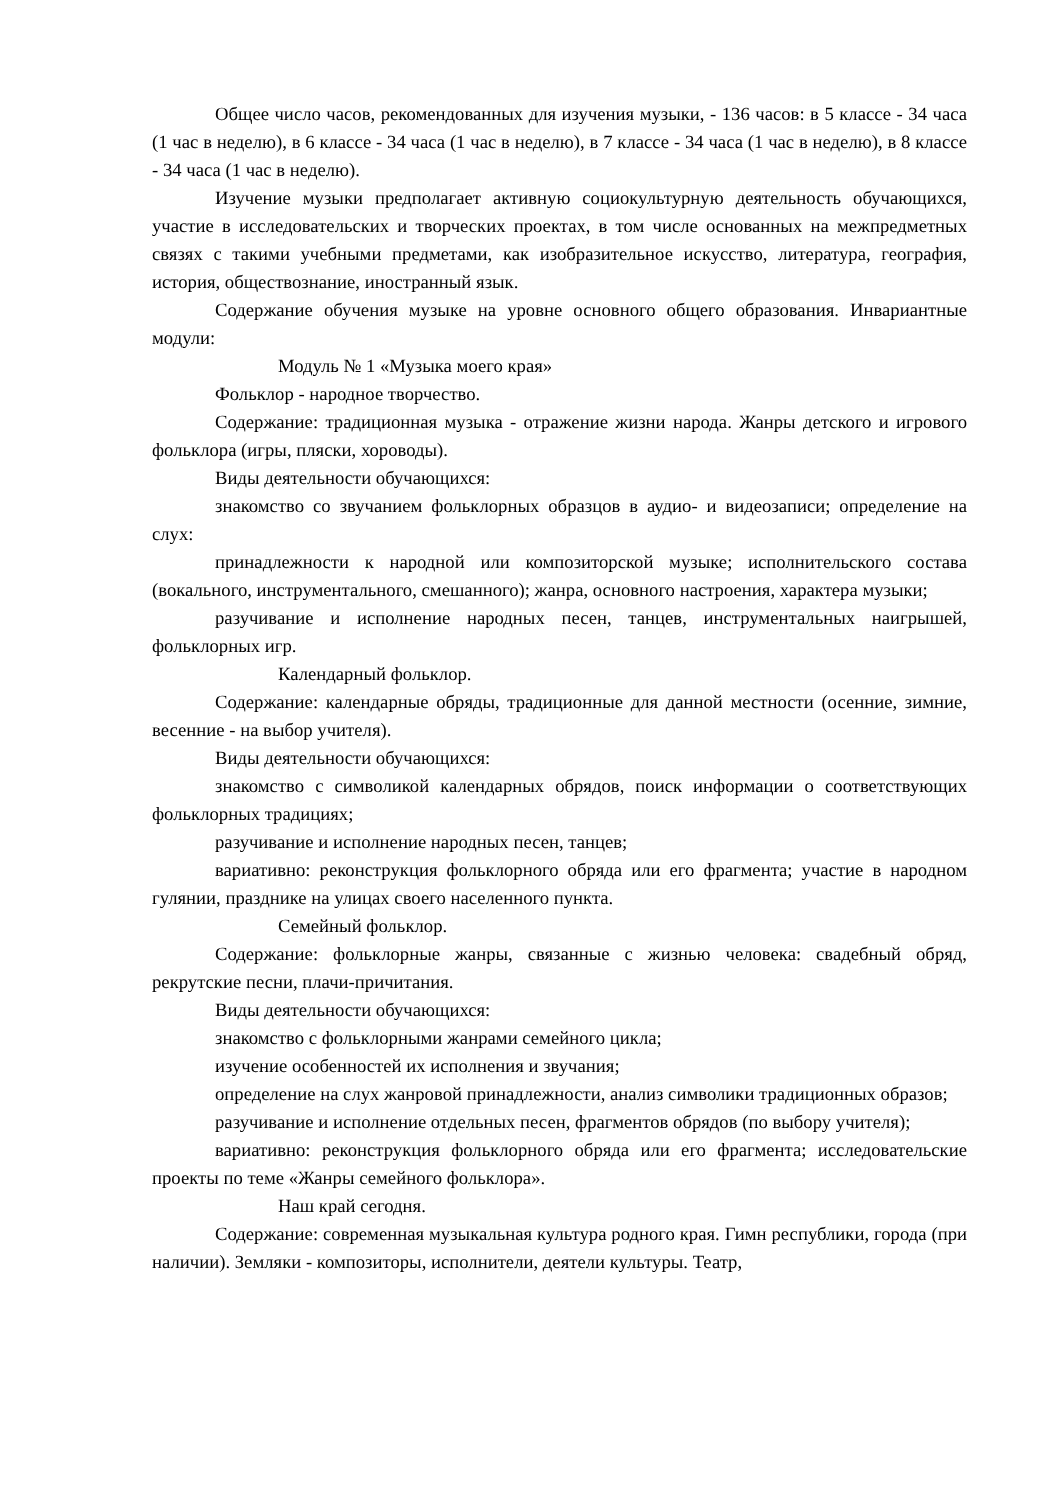Общее число часов, рекомендованных для изучения музыки, - 136 часов: в 5 классе - 34 часа (1 час в неделю), в 6 классе - 34 часа (1 час в неделю), в 7 классе - 34 часа (1 час в неделю), в 8 классе - 34 часа (1 час в неделю).
Изучение музыки предполагает активную социокультурную деятельность обучающихся, участие в исследовательских и творческих проектах, в том числе основанных на межпредметных связях с такими учебными предметами, как изобразительное искусство, литература, география, история, обществознание, иностранный язык.
Содержание обучения музыке на уровне основного общего образования. Инвариантные модули:
Модуль № 1 «Музыка моего края»
Фольклор - народное творчество.
Содержание: традиционная музыка - отражение жизни народа. Жанры детского и игрового фольклора (игры, пляски, хороводы).
Виды деятельности обучающихся:
знакомство со звучанием фольклорных образцов в аудио- и видеозаписи; определение на слух:
принадлежности к народной или композиторской музыке; исполнительского состава (вокального, инструментального, смешанного); жанра, основного настроения, характера музыки;
разучивание и исполнение народных песен, танцев, инструментальных наигрышей, фольклорных игр.
Календарный фольклор.
Содержание: календарные обряды, традиционные для данной местности (осенние, зимние, весенние - на выбор учителя).
Виды деятельности обучающихся:
знакомство с символикой календарных обрядов, поиск информации о соответствующих фольклорных традициях;
разучивание и исполнение народных песен, танцев;
вариативно: реконструкция фольклорного обряда или его фрагмента; участие в народном гулянии, празднике на улицах своего населенного пункта.
Семейный фольклор.
Содержание: фольклорные жанры, связанные с жизнью человека: свадебный обряд, рекрутские песни, плачи-причитания.
Виды деятельности обучающихся:
знакомство с фольклорными жанрами семейного цикла;
изучение особенностей их исполнения и звучания;
определение на слух жанровой принадлежности, анализ символики традиционных образов;
разучивание и исполнение отдельных песен, фрагментов обрядов (по выбору учителя);
вариативно: реконструкция фольклорного обряда или его фрагмента; исследовательские проекты по теме «Жанры семейного фольклора».
Наш край сегодня.
Содержание: современная музыкальная культура родного края. Гимн республики, города (при наличии). Земляки - композиторы, исполнители, деятели культуры. Театр,